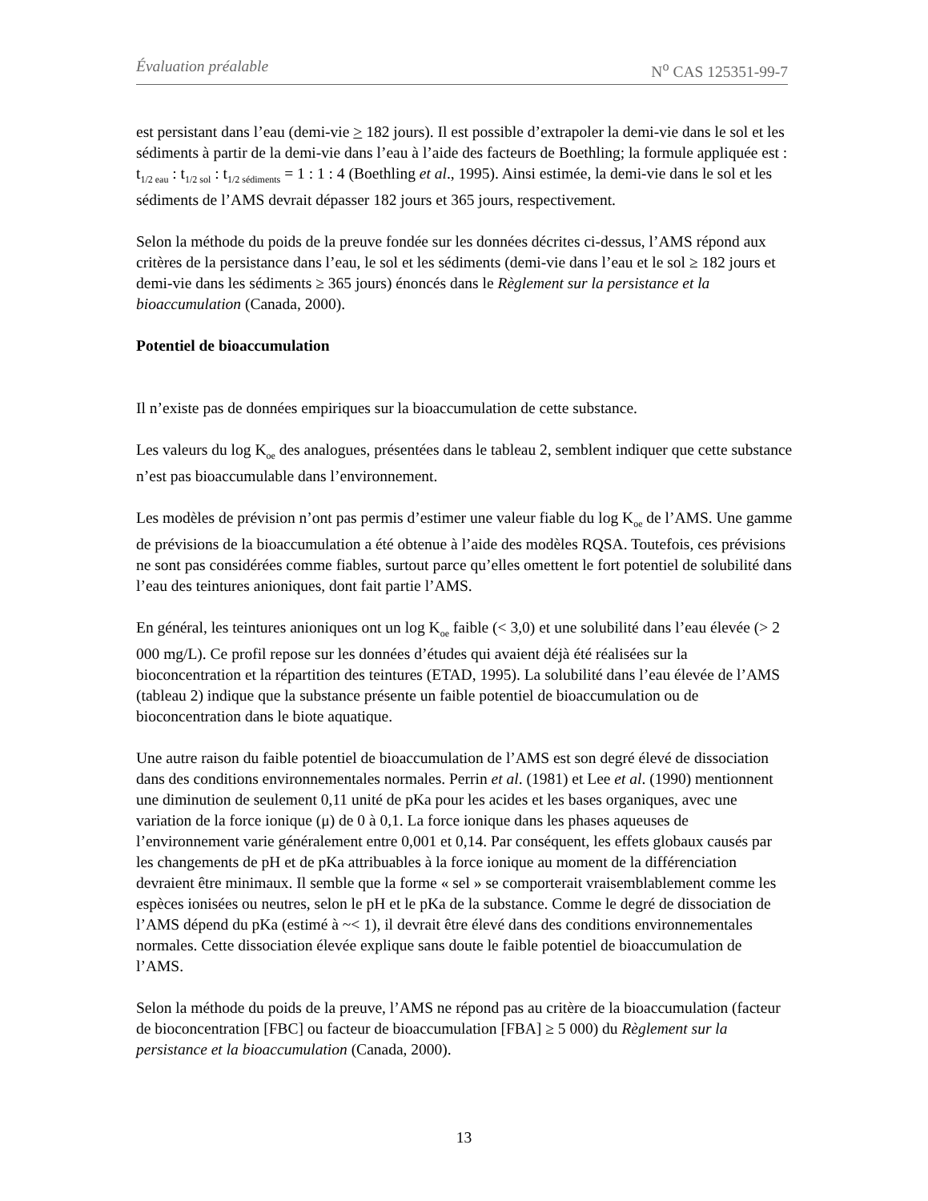Évaluation préalable N<sup>o</sup> CAS 125351-99-7
est persistant dans l’eau (demi-vie > 182 jours). Il est possible d’extrapoler la demi-vie dans le sol et les sédiments à partir de la demi-vie dans l’eau à l’aide des facteurs de Boethling; la formule appliquée est : t<sub>1/2 eau</sub> : t<sub>1/2 sol</sub> : t<sub>1/2 sédiments</sub> = 1 : 1 : 4 (Boethling et al., 1995). Ainsi estimée, la demi-vie dans le sol et les sédiments de l’AMS devrait dépasser 182 jours et 365 jours, respectivement.
Selon la méthode du poids de la preuve fondée sur les données décrites ci-dessus, l’AMS répond aux critères de la persistance dans l’eau, le sol et les sédiments (demi-vie dans l’eau et le sol ≥ 182 jours et demi-vie dans les sédiments ≥ 365 jours) énoncés dans le Règlement sur la persistance et la bioaccumulation (Canada, 2000).
Potentiel de bioaccumulation
Il n’existe pas de données empiriques sur la bioaccumulation de cette substance.
Les valeurs du log K<sub>oe</sub> des analogues, présentées dans le tableau 2, semblent indiquer que cette substance n’est pas bioaccumulable dans l’environnement.
Les modèles de prévision n’ont pas permis d’estimer une valeur fiable du log K<sub>oe</sub> de l’AMS. Une gamme de prévisions de la bioaccumulation a été obtenue à l’aide des modèles RQSA. Toutefois, ces prévisions ne sont pas considérées comme fiables, surtout parce qu’elles omettent le fort potentiel de solubilité dans l’eau des teintures anioniques, dont fait partie l’AMS.
En général, les teintures anioniques ont un log K<sub>oe</sub> faible (< 3,0) et une solubilité dans l’eau élevée (> 2 000 mg/L). Ce profil repose sur les données d’études qui avaient déjà été réalisées sur la bioconcentration et la répartition des teintures (ETAD, 1995). La solubilité dans l’eau élevée de l’AMS (tableau 2) indique que la substance présente un faible potentiel de bioaccumulation ou de bioconcentration dans le biote aquatique.
Une autre raison du faible potentiel de bioaccumulation de l’AMS est son degré élevé de dissociation dans des conditions environnementales normales. Perrin et al. (1981) et Lee et al. (1990) mentionnent une diminution de seulement 0,11 unité de pKa pour les acides et les bases organiques, avec une variation de la force ionique (μ) de 0 à 0,1. La force ionique dans les phases aqueuses de l’environnement varie généralement entre 0,001 et 0,14. Par conséquent, les effets globaux causés par les changements de pH et de pKa attribuables à la force ionique au moment de la différenciation devraient être minimaux. Il semble que la forme « sel » se comporterait vraisemblablement comme les espèces ionisées ou neutres, selon le pH et le pKa de la substance. Comme le degré de dissociation de l’AMS dépend du pKa (estimé à ~< 1), il devrait être élevé dans des conditions environnementales normales. Cette dissociation élevée explique sans doute le faible potentiel de bioaccumulation de l’AMS.
Selon la méthode du poids de la preuve, l’AMS ne répond pas au critère de la bioaccumulation (facteur de bioconcentration [FBC] ou facteur de bioaccumulation [FBA] ≥ 5 000) du Règlement sur la persistance et la bioaccumulation (Canada, 2000).
13